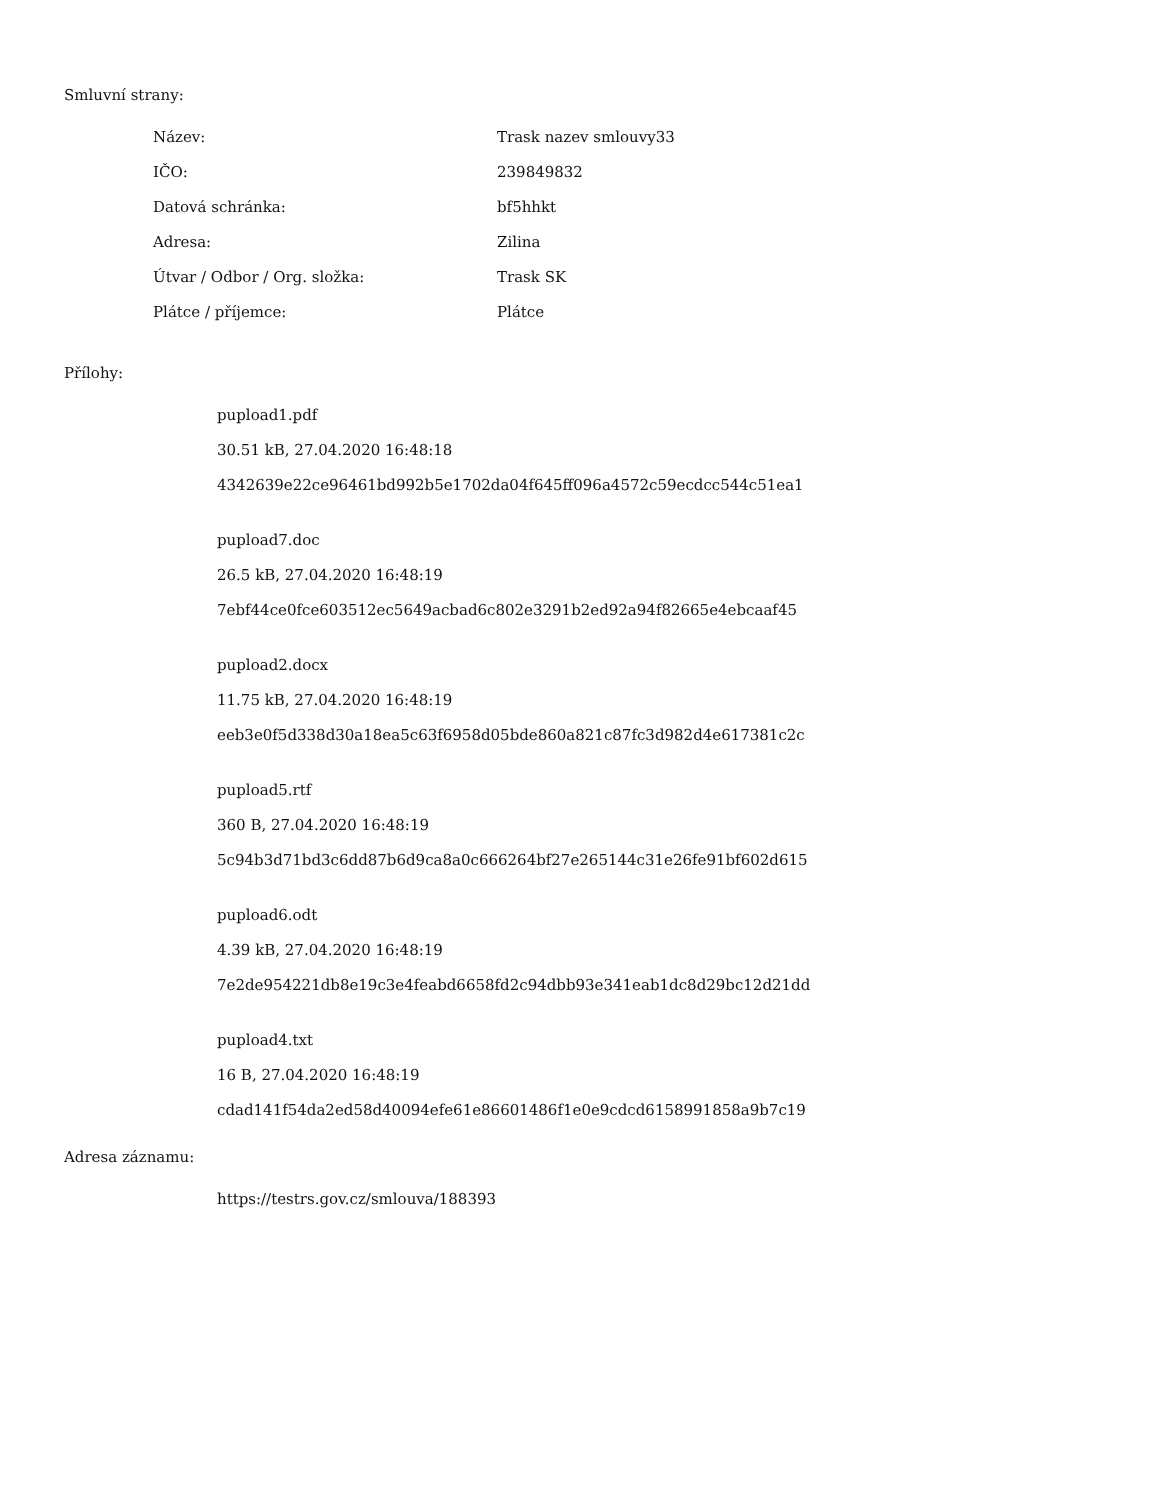Smluvní strany:
| Název: | Trask nazev smlouvy33 |
| IČO: | 239849832 |
| Datová schránka: | bf5hhkt |
| Adresa: | Zilina |
| Útvar / Odbor / Org. složka: | Trask SK |
| Plátce / příjemce: | Plátce |
Přílohy:
pupload1.pdf
30.51 kB, 27.04.2020 16:48:18
4342639e22ce96461bd992b5e1702da04f645ff096a4572c59ecdcc544c51ea1
pupload7.doc
26.5 kB, 27.04.2020 16:48:19
7ebf44ce0fce603512ec5649acbad6c802e3291b2ed92a94f82665e4ebcaaf45
pupload2.docx
11.75 kB, 27.04.2020 16:48:19
eeb3e0f5d338d30a18ea5c63f6958d05bde860a821c87fc3d982d4e617381c2c
pupload5.rtf
360 B, 27.04.2020 16:48:19
5c94b3d71bd3c6dd87b6d9ca8a0c666264bf27e265144c31e26fe91bf602d615
pupload6.odt
4.39 kB, 27.04.2020 16:48:19
7e2de954221db8e19c3e4feabd6658fd2c94dbb93e341eab1dc8d29bc12d21dd
pupload4.txt
16 B, 27.04.2020 16:48:19
cdad141f54da2ed58d40094efe61e86601486f1e0e9cdcd6158991858a9b7c19
Adresa záznamu:
https://testrs.gov.cz/smlouva/188393